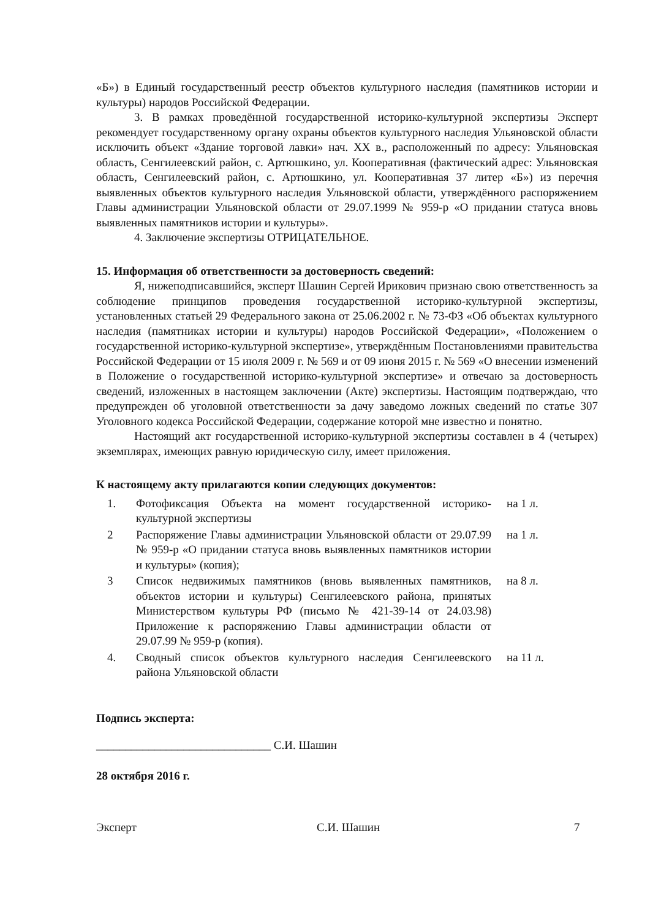«Б») в Единый государственный реестр объектов культурного наследия (памятников истории и культуры) народов Российской Федерации.
3. В рамках проведённой государственной историко-культурной экспертизы Эксперт рекомендует государственному органу охраны объектов культурного наследия Ульяновской области исключить объект «Здание торговой лавки» нач. XX в., расположенный по адресу: Ульяновская область, Сенгилеевский район, с. Артюшкино, ул. Кооперативная (фактический адрес: Ульяновская область, Сенгилеевский район, с. Артюшкино, ул. Кооперативная 37 литер «Б») из перечня выявленных объектов культурного наследия Ульяновской области, утверждённого распоряжением Главы администрации Ульяновской области от 29.07.1999 № 959-р «О придании статуса вновь выявленных памятников истории и культуры».
4. Заключение экспертизы ОТРИЦАТЕЛЬНОЕ.
15. Информация об ответственности за достоверность сведений:
Я, нижеподписавшийся, эксперт Шашин Сергей Ирикович признаю свою ответственность за соблюдение принципов проведения государственной историко-культурной экспертизы, установленных статьей 29 Федерального закона от 25.06.2002 г. № 73-ФЗ «Об объектах культурного наследия (памятниках истории и культуры) народов Российской Федерации», «Положением о государственной историко-культурной экспертизе», утверждённым Постановлениями правительства Российской Федерации от 15 июля 2009 г. № 569 и от 09 июня 2015 г. № 569 «О внесении изменений в Положение о государственной историко-культурной экспертизе» и отвечаю за достоверность сведений, изложенных в настоящем заключении (Акте) экспертизы. Настоящим подтверждаю, что предупрежден об уголовной ответственности за дачу заведомо ложных сведений по статье 307 Уголовного кодекса Российской Федерации, содержание которой мне известно и понятно.
Настоящий акт государственной историко-культурной экспертизы составлен в 4 (четырех) экземплярах, имеющих равную юридическую силу, имеет приложения.
К настоящему акту прилагаются копии следующих документов:
1. Фотофиксация Объекта на момент государственной историко-культурной экспертизы на 1 л.
2 Распоряжение Главы администрации Ульяновской области от 29.07.99 № 959-р «О придании статуса вновь выявленных памятников истории и культуры» (копия); на 1 л.
3 Список недвижимых памятников (вновь выявленных памятников, объектов истории и культуры) Сенгилеевского района, принятых Министерством культуры РФ (письмо № 421-39-14 от 24.03.98) Приложение к распоряжению Главы администрации области от 29.07.99 № 959-р (копия). на 8 л.
4. Сводный список объектов культурного наследия Сенгилеевского района Ульяновской области на 11 л.
Подпись эксперта:
______________________________ С.И. Шашин
28 октября 2016 г.
Эксперт С.И. Шашин 7